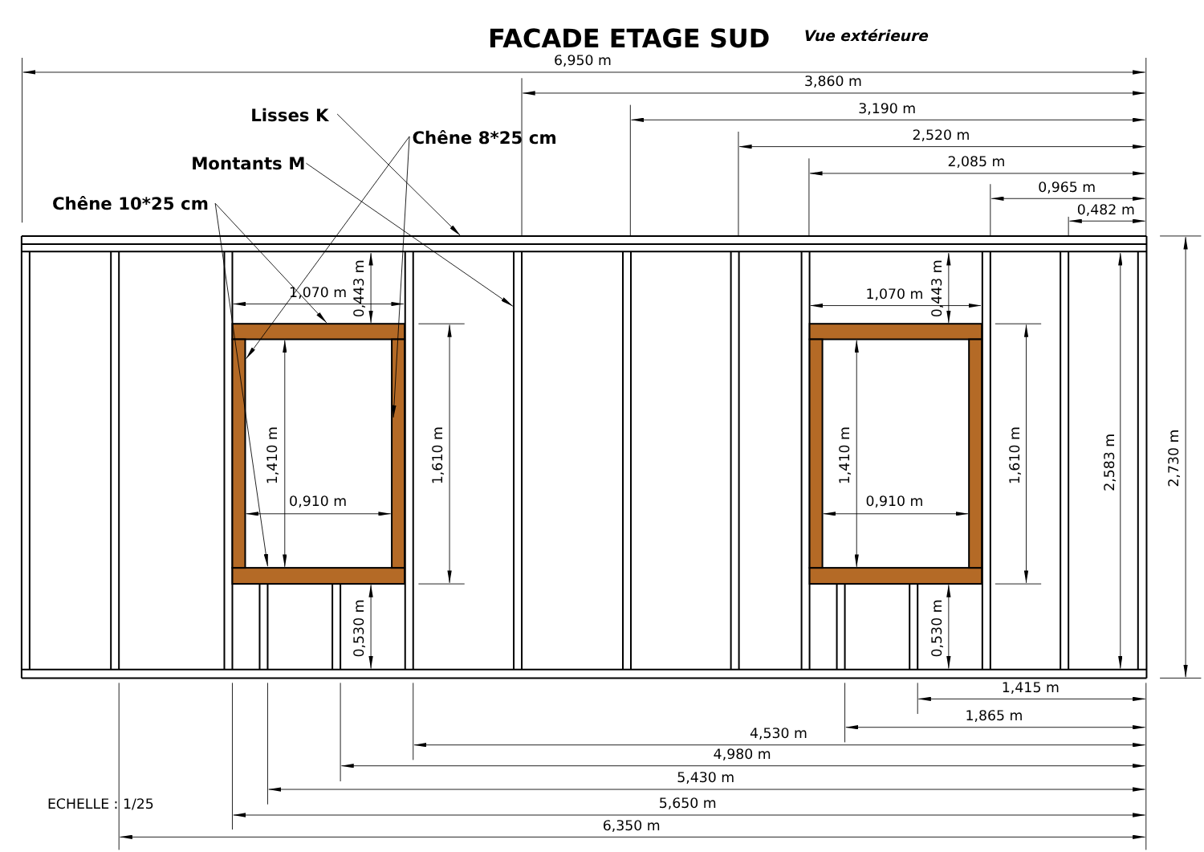FACADE ETAGE SUD
Vue extérieure
6,950 m
3,860 m
3,190 m
2,520 m
2,085 m
0,965 m
0,482 m
Lisses K
Chêne 8*25 cm
Montants M
Chêne 10*25 cm
1,070 m
0,443 m
1,410 m
0,910 m
1,610 m
0,530 m
1,070 m
0,443 m
1,410 m
0,910 m
1,610 m
0,530 m
2,583 m
2,730 m
1,415 m
1,865 m
4,530 m
4,980 m
5,430 m
ECHELLE : 1/25
5,650 m
6,350 m